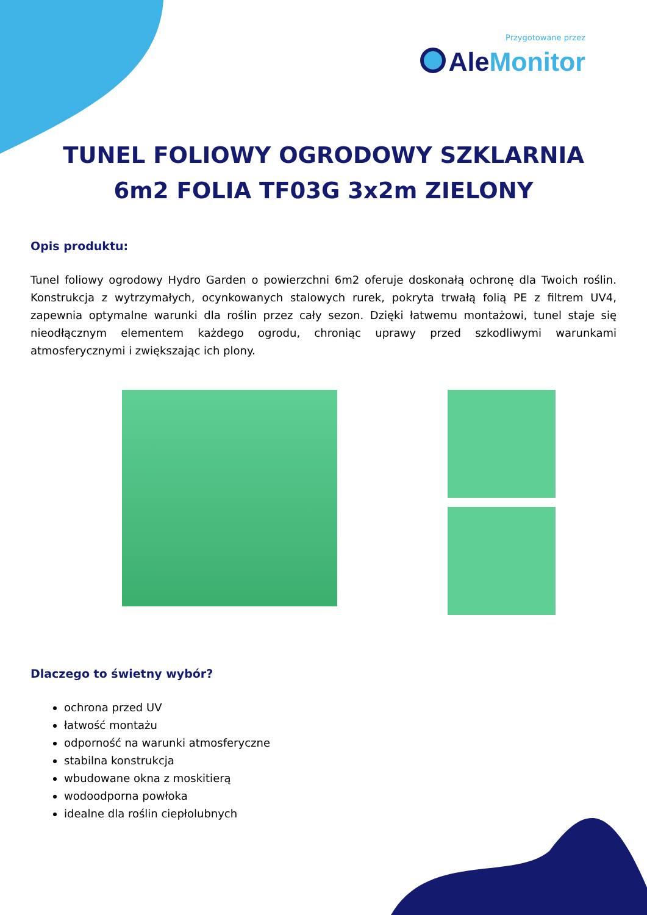Przygotowane przez
Ale Monitor
TUNEL FOLIOWY OGRODOWY SZKLARNIA 6m2 FOLIA TF03G 3x2m ZIELONY
Opis produktu:
Tunel foliowy ogrodowy Hydro Garden o powierzchni 6m2 oferuje doskonałą ochronę dla Twoich roślin. Konstrukcja z wytrzymałych, ocynkowanych stalowych rurek, pokryta trwałą folią PE z filtrem UV4, zapewnia optymalne warunki dla roślin przez cały sezon. Dzięki łatwemu montażowi, tunel staje się nieodłącznym elementem każdego ogrodu, chroniąc uprawy przed szkodliwymi warunkami atmosferycznymi i zwiększając ich plony.
Dlaczego to świetny wybór?
ochrona przed UV
łatwość montażu
odporność na warunki atmosferyczne
stabilna konstrukcja
wbudowane okna z moskitierą
wodoodporna powłoka
idealne dla roślin ciepłolubnych